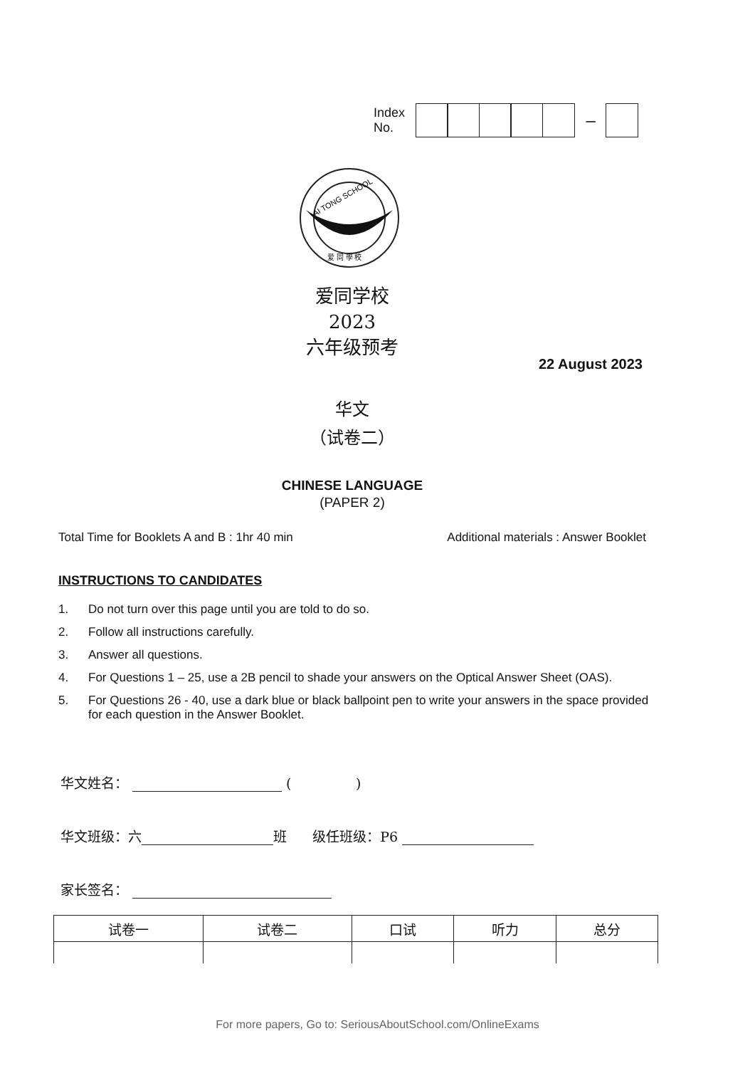Index
No.
–
AI TONG SCHOOL
爱 同 學 校
爱同学校
2023
六年级预考
22 August 2023
华文
（试卷二）
CHINESE LANGUAGE
(PAPER 2)
Total Time for Booklets A and B : 1hr 40 min Additional materials : Answer Booklet
INSTRUCTIONS TO CANDIDATES
1. Do not turn over this page until you are told to do so.
2. Follow all instructions carefully.
3. Answer all questions.
4. For Questions 1 – 25, use a 2B pencil to shade your answers on the Optical Answer Sheet (OAS).
5. For Questions 26 - 40, use a dark blue or black ballpoint pen to write your answers in the space provided for each question in the Answer Booklet.
华文姓名： ( )
华文班级：六 班 级任班级：P6
家长签名：
| 试卷一 | 试卷二 | 口试 | 听力 | 总分 |
| --- | --- | --- | --- | --- |
For more papers, Go to: SeriousAboutSchool.com/OnlineExams